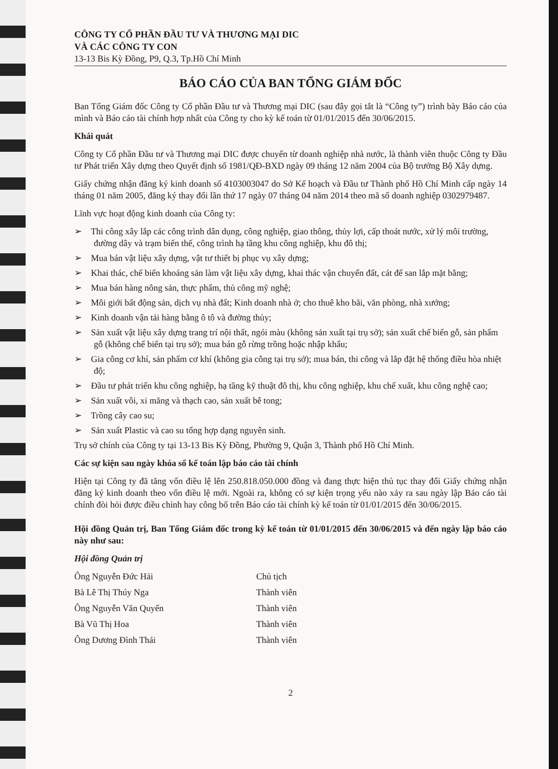CÔNG TY CỔ PHẦN ĐẦU TƯ VÀ THƯƠNG MẠI DIC
VÀ CÁC CÔNG TY CON
13-13 Bis Kỳ Đồng, P9, Q.3, Tp.Hồ Chí Minh
BÁO CÁO CỦA BAN TỔNG GIÁM ĐỐC
Ban Tổng Giám đốc Công ty Cổ phần Đầu tư và Thương mại DIC (sau đây gọi tắt là “Công ty”) trình bày Báo cáo của mình và Báo cáo tài chính hợp nhất của Công ty cho kỳ kế toán từ 01/01/2015 đến 30/06/2015.
Khái quát
Công ty Cổ phần Đầu tư và Thương mại DIC được chuyển từ doanh nghiệp nhà nước, là thành viên thuộc Công ty Đầu tư Phát triển Xây dựng theo Quyết định số 1981/QĐ-BXD ngày 09 tháng 12 năm 2004 của Bộ trưởng Bộ Xây dựng.
Giấy chứng nhận đăng ký kinh doanh số 4103003047 do Sở Kế hoạch và Đầu tư Thành phố Hồ Chí Minh cấp ngày 14 tháng 01 năm 2005, đăng ký thay đổi lần thứ 17 ngày 07 tháng 04 năm 2014 theo mã số doanh nghiệp 0302979487.
Lĩnh vực hoạt động kinh doanh của Công ty:
➢ Thi công xây lắp các công trình dân dụng, công nghiệp, giao thông, thủy lợi, cấp thoát nước, xử lý môi trường, đường dây và trạm biến thế, công trình hạ tầng khu công nghiệp, khu đô thị;
➢ Mua bán vật liệu xây dựng, vật tư thiết bị phục vụ xây dựng;
➢ Khai thác, chế biến khoáng sản làm vật liệu xây dựng, khai thác vận chuyển đất, cát để san lắp mặt bằng;
➢ Mua bán hàng nông sản, thực phẩm, thủ công mỹ nghệ;
➢ Môi giới bất động sản, dịch vụ nhà đất; Kinh doanh nhà ở; cho thuê kho bãi, văn phòng, nhà xưởng;
➢ Kinh doanh vận tải hàng bằng ô tô và đường thủy;
➢ Sản xuất vật liệu xây dựng trang trí nội thất, ngói màu (không sản xuất tại trụ sở); sản xuất chế biến gỗ, sản phẩm gỗ (không chế biến tại trụ sở); mua bán gỗ rừng trồng hoặc nhập khẩu;
➢ Gia công cơ khí, sản phẩm cơ khí (không gia công tại trụ sở); mua bán, thi công và lắp đặt hệ thống điều hòa nhiệt độ;
➢ Đầu tư phát triển khu công nghiệp, hạ tầng kỹ thuật đô thị, khu công nghiệp, khu chế xuất, khu công nghệ cao;
➢ Sản xuất vôi, xi măng và thạch cao, sản xuất bê tong;
➢ Trồng cây cao su;
➢ Sản xuất Plastic và cao su tổng hợp dạng nguyên sinh.
Trụ sở chính của Công ty tại 13-13 Bis Kỳ Đồng, Phường 9, Quận 3, Thành phố Hồ Chí Minh.
Các sự kiện sau ngày khóa sổ kế toán lập báo cáo tài chính
Hiện tại Công ty đã tăng vốn điều lệ lên 250.818.050.000 đồng và đang thực hiện thủ tục thay đổi Giấy chứng nhận đăng ký kinh doanh theo vốn điều lệ mới. Ngoài ra, không có sự kiện trọng yếu nào xảy ra sau ngày lập Báo cáo tài chính đòi hỏi được điều chỉnh hay công bố trên Báo cáo tài chính kỳ kế toán từ 01/01/2015 đến 30/06/2015.
Hội đồng Quản trị, Ban Tổng Giám đốc trong kỳ kế toán từ 01/01/2015 đến 30/06/2015 và đến ngày lập báo cáo này như sau:
Hội đồng Quản trị
Ông Nguyễn Đức Hải Chủ tịch
Bà Lê Thị Thúy Nga Thành viên
Ông Nguyễn Văn Quyến Thành viên
Bà Vũ Thị Hoa Thành viên
Ông Dương Đình Thái Thành viên
2